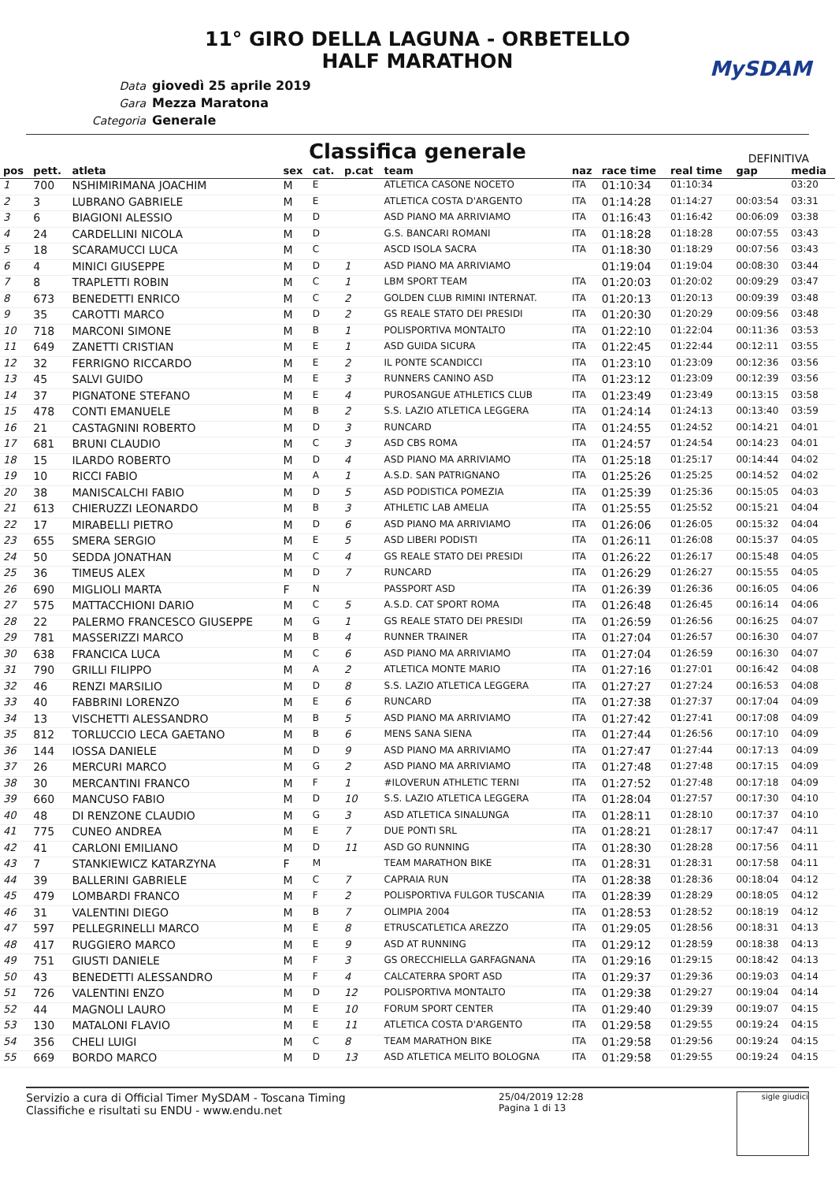11° GIRO DELLA LAGUNA - ORBETELLO
HALF MARATHON
MySDAM
Data giovedì 25 aprile 2019
Gara Mezza Maratona
Categoria Generale
Classifica generale
DEFINITIVA
| pos | pett. | atleta | sex | cat. | p.cat | team | naz | race time | real time | gap | media |
| --- | --- | --- | --- | --- | --- | --- | --- | --- | --- | --- | --- |
| 1 | 700 | NSHIMIRIMANA JOACHIM | M | E | | ATLETICA CASONE NOCETO | ITA | 01:10:34 | 01:10:34 | | 03:20 |
| 2 | 3 | LUBRANO GABRIELE | M | E | | ATLETICA COSTA D'ARGENTO | ITA | 01:14:28 | 01:14:27 | 00:03:54 | 03:31 |
| 3 | 6 | BIAGIONI ALESSIO | M | D | | ASD PIANO MA ARRIVIAMO | ITA | 01:16:43 | 01:16:42 | 00:06:09 | 03:38 |
| 4 | 24 | CARDELLINI NICOLA | M | D | | G.S. BANCARI ROMANI | ITA | 01:18:28 | 01:18:28 | 00:07:55 | 03:43 |
| 5 | 18 | SCARAMUCCI LUCA | M | C | | ASCD ISOLA SACRA | ITA | 01:18:30 | 01:18:29 | 00:07:56 | 03:43 |
| 6 | 4 | MINICI GIUSEPPE | M | D | 1 | ASD PIANO MA ARRIVIAMO | | 01:19:04 | 01:19:04 | 00:08:30 | 03:44 |
| 7 | 8 | TRAPLETTI ROBIN | M | C | 1 | LBM SPORT TEAM | ITA | 01:20:03 | 01:20:02 | 00:09:29 | 03:47 |
| 8 | 673 | BENEDETTI ENRICO | M | C | 2 | GOLDEN CLUB RIMINI INTERNAT. | ITA | 01:20:13 | 01:20:13 | 00:09:39 | 03:48 |
| 9 | 35 | CAROTTI MARCO | M | D | 2 | GS REALE STATO DEI PRESIDI | ITA | 01:20:30 | 01:20:29 | 00:09:56 | 03:48 |
| 10 | 718 | MARCONI SIMONE | M | B | 1 | POLISPORTIVA MONTALTO | ITA | 01:22:10 | 01:22:04 | 00:11:36 | 03:53 |
| 11 | 649 | ZANETTI CRISTIAN | M | E | 1 | ASD GUIDA SICURA | ITA | 01:22:45 | 01:22:44 | 00:12:11 | 03:55 |
| 12 | 32 | FERRIGNO RICCARDO | M | E | 2 | IL PONTE SCANDICCI | ITA | 01:23:10 | 01:23:09 | 00:12:36 | 03:56 |
| 13 | 45 | SALVI GUIDO | M | E | 3 | RUNNERS CANINO ASD | ITA | 01:23:12 | 01:23:09 | 00:12:39 | 03:56 |
| 14 | 37 | PIGNATONE STEFANO | M | E | 4 | PUROSANGUE ATHLETICS CLUB | ITA | 01:23:49 | 01:23:49 | 00:13:15 | 03:58 |
| 15 | 478 | CONTI EMANUELE | M | B | 2 | S.S. LAZIO ATLETICA LEGGERA | ITA | 01:24:14 | 01:24:13 | 00:13:40 | 03:59 |
| 16 | 21 | CASTAGNINI ROBERTO | M | D | 3 | RUNCARD | ITA | 01:24:55 | 01:24:52 | 00:14:21 | 04:01 |
| 17 | 681 | BRUNI CLAUDIO | M | C | 3 | ASD CBS ROMA | ITA | 01:24:57 | 01:24:54 | 00:14:23 | 04:01 |
| 18 | 15 | ILARDO ROBERTO | M | D | 4 | ASD PIANO MA ARRIVIAMO | ITA | 01:25:18 | 01:25:17 | 00:14:44 | 04:02 |
| 19 | 10 | RICCI FABIO | M | A | 1 | A.S.D. SAN PATRIGNANO | ITA | 01:25:26 | 01:25:25 | 00:14:52 | 04:02 |
| 20 | 38 | MANISCALCHI FABIO | M | D | 5 | ASD PODISTICA POMEZIA | ITA | 01:25:39 | 01:25:36 | 00:15:05 | 04:03 |
| 21 | 613 | CHIERUZZI LEONARDO | M | B | 3 | ATHLETIC LAB AMELIA | ITA | 01:25:55 | 01:25:52 | 00:15:21 | 04:04 |
| 22 | 17 | MIRABELLI PIETRO | M | D | 6 | ASD PIANO MA ARRIVIAMO | ITA | 01:26:06 | 01:26:05 | 00:15:32 | 04:04 |
| 23 | 655 | SMERA SERGIO | M | E | 5 | ASD LIBERI PODISTI | ITA | 01:26:11 | 01:26:08 | 00:15:37 | 04:05 |
| 24 | 50 | SEDDA JONATHAN | M | C | 4 | GS REALE STATO DEI PRESIDI | ITA | 01:26:22 | 01:26:17 | 00:15:48 | 04:05 |
| 25 | 36 | TIMEUS ALEX | M | D | 7 | RUNCARD | ITA | 01:26:29 | 01:26:27 | 00:15:55 | 04:05 |
| 26 | 690 | MIGLIOLI MARTA | F | N | | PASSPORT ASD | ITA | 01:26:39 | 01:26:36 | 00:16:05 | 04:06 |
| 27 | 575 | MATTACCHIONI DARIO | M | C | 5 | A.S.D. CAT SPORT ROMA | ITA | 01:26:48 | 01:26:45 | 00:16:14 | 04:06 |
| 28 | 22 | PALERMO FRANCESCO GIUSEPPE | M | G | 1 | GS REALE STATO DEI PRESIDI | ITA | 01:26:59 | 01:26:56 | 00:16:25 | 04:07 |
| 29 | 781 | MASSERIZZI MARCO | M | B | 4 | RUNNER TRAINER | ITA | 01:27:04 | 01:26:57 | 00:16:30 | 04:07 |
| 30 | 638 | FRANCICA LUCA | M | C | 6 | ASD PIANO MA ARRIVIAMO | ITA | 01:27:04 | 01:26:59 | 00:16:30 | 04:07 |
| 31 | 790 | GRILLI FILIPPO | M | A | 2 | ATLETICA MONTE MARIO | ITA | 01:27:16 | 01:27:01 | 00:16:42 | 04:08 |
| 32 | 46 | RENZI MARSILIO | M | D | 8 | S.S. LAZIO ATLETICA LEGGERA | ITA | 01:27:27 | 01:27:24 | 00:16:53 | 04:08 |
| 33 | 40 | FABBRINI LORENZO | M | E | 6 | RUNCARD | ITA | 01:27:38 | 01:27:37 | 00:17:04 | 04:09 |
| 34 | 13 | VISCHETTI ALESSANDRO | M | B | 5 | ASD PIANO MA ARRIVIAMO | ITA | 01:27:42 | 01:27:41 | 00:17:08 | 04:09 |
| 35 | 812 | TORLUCCIO LECA GAETANO | M | B | 6 | MENS SANA SIENA | ITA | 01:27:44 | 01:26:56 | 00:17:10 | 04:09 |
| 36 | 144 | IOSSA DANIELE | M | D | 9 | ASD PIANO MA ARRIVIAMO | ITA | 01:27:47 | 01:27:44 | 00:17:13 | 04:09 |
| 37 | 26 | MERCURI MARCO | M | G | 2 | ASD PIANO MA ARRIVIAMO | ITA | 01:27:48 | 01:27:48 | 00:17:15 | 04:09 |
| 38 | 30 | MERCANTINI FRANCO | M | F | 1 | #ILOVERUN ATHLETIC TERNI | ITA | 01:27:52 | 01:27:48 | 00:17:18 | 04:09 |
| 39 | 660 | MANCUSO FABIO | M | D | 10 | S.S. LAZIO ATLETICA LEGGERA | ITA | 01:28:04 | 01:27:57 | 00:17:30 | 04:10 |
| 40 | 48 | DI RENZONE CLAUDIO | M | G | 3 | ASD ATLETICA SINALUNGA | ITA | 01:28:11 | 01:28:10 | 00:17:37 | 04:10 |
| 41 | 775 | CUNEO ANDREA | M | E | 7 | DUE PONTI SRL | ITA | 01:28:21 | 01:28:17 | 00:17:47 | 04:11 |
| 42 | 41 | CARLONI EMILIANO | M | D | 11 | ASD GO RUNNING | ITA | 01:28:30 | 01:28:28 | 00:17:56 | 04:11 |
| 43 | 7 | STANKIEWICZ KATARZYNA | F | M | | TEAM MARATHON BIKE | ITA | 01:28:31 | 01:28:31 | 00:17:58 | 04:11 |
| 44 | 39 | BALLERINI GABRIELE | M | C | 7 | CAPRAIA RUN | ITA | 01:28:38 | 01:28:36 | 00:18:04 | 04:12 |
| 45 | 479 | LOMBARDI FRANCO | M | F | 2 | POLISPORTIVA FULGOR TUSCANIA | ITA | 01:28:39 | 01:28:29 | 00:18:05 | 04:12 |
| 46 | 31 | VALENTINI DIEGO | M | B | 7 | OLIMPIA 2004 | ITA | 01:28:53 | 01:28:52 | 00:18:19 | 04:12 |
| 47 | 597 | PELLEGRINELLI MARCO | M | E | 8 | ETRUSCATLETICA AREZZO | ITA | 01:29:05 | 01:28:56 | 00:18:31 | 04:13 |
| 48 | 417 | RUGGIERO MARCO | M | E | 9 | ASD AT RUNNING | ITA | 01:29:12 | 01:28:59 | 00:18:38 | 04:13 |
| 49 | 751 | GIUSTI DANIELE | M | F | 3 | GS ORECCHIELLA GARFAGNANA | ITA | 01:29:16 | 01:29:15 | 00:18:42 | 04:13 |
| 50 | 43 | BENEDETTI ALESSANDRO | M | F | 4 | CALCATERRA SPORT ASD | ITA | 01:29:37 | 01:29:36 | 00:19:03 | 04:14 |
| 51 | 726 | VALENTINI ENZO | M | D | 12 | POLISPORTIVA MONTALTO | ITA | 01:29:38 | 01:29:27 | 00:19:04 | 04:14 |
| 52 | 44 | MAGNOLI LAURO | M | E | 10 | FORUM SPORT CENTER | ITA | 01:29:40 | 01:29:39 | 00:19:07 | 04:15 |
| 53 | 130 | MATALONI FLAVIO | M | E | 11 | ATLETICA COSTA D'ARGENTO | ITA | 01:29:58 | 01:29:55 | 00:19:24 | 04:15 |
| 54 | 356 | CHELI LUIGI | M | C | 8 | TEAM MARATHON BIKE | ITA | 01:29:58 | 01:29:56 | 00:19:24 | 04:15 |
| 55 | 669 | BORDO MARCO | M | D | 13 | ASD ATLETICA MELITO BOLOGNA | ITA | 01:29:58 | 01:29:55 | 00:19:24 | 04:15 |
Servizio a cura di Official Timer MySDAM - Toscana Timing
Classifiche e risultati su ENDU - www.endu.net
25/04/2019 12:28
Pagina 1 di 13
sigle giudici